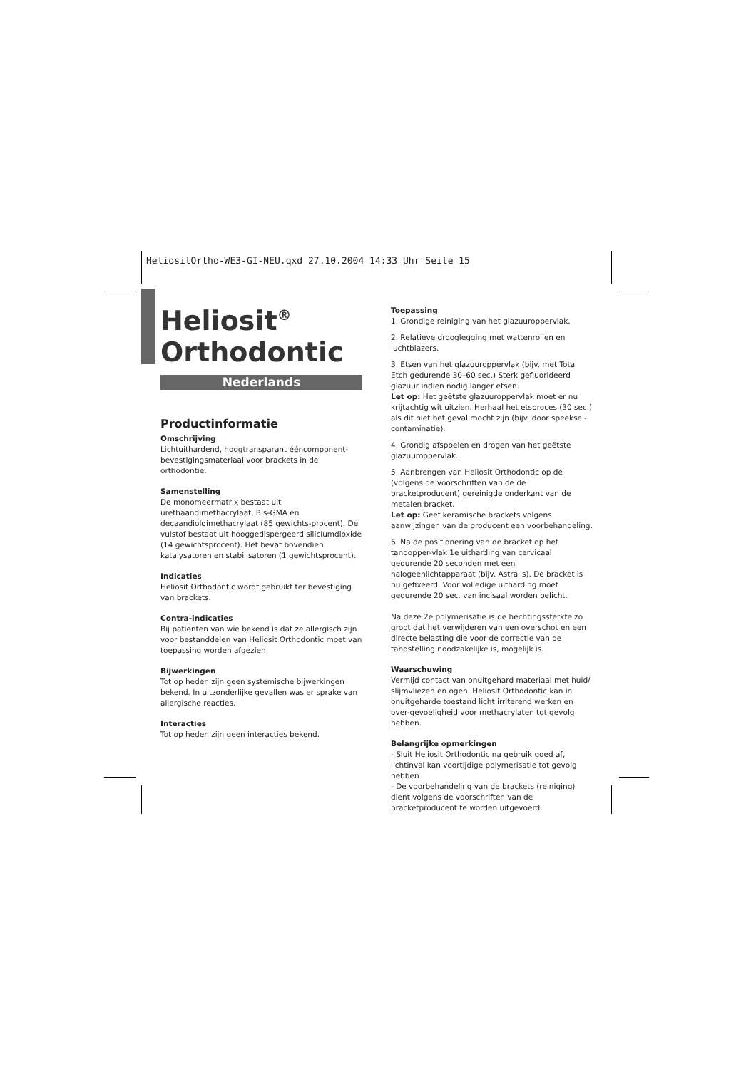HeliositOrtho-WE3-GI-NEU.qxd 27.10.2004 14:33 Uhr Seite 15
Heliosit<sup>®</sup>
Orthodontic
Nederlands
Productinformatie
Omschrijving
Lichtuithardend, hoogtransparant ééncomponent-bevestigingsmateriaal voor brackets in de orthodontie.
Samenstelling
De monomeermatrix bestaat uit urethaandimethacrylaat, Bis-GMA en decaandioldimethacrylaat (85 gewichts-procent). De vulstof bestaat uit hooggedispergeerd siliciumdioxide (14 gewichtsprocent). Het bevat bovendien katalysatoren en stabilisatoren (1 gewichtsprocent).
Indicaties
Heliosit Orthodontic wordt gebruikt ter bevestiging van brackets.
Contra-indicaties
Bij patiënten van wie bekend is dat ze allergisch zijn voor bestanddelen van Heliosit Orthodontic moet van toepassing worden afgezien.
Bijwerkingen
Tot op heden zijn geen systemische bijwerkingen bekend. In uitzonderlijke gevallen was er sprake van allergische reacties.
Interacties
Tot op heden zijn geen interacties bekend.
Toepassing
1. Grondige reiniging van het glazuuroppervlak.
2. Relatieve drooglegging met wattenrollen en luchtblazers.
3. Etsen van het glazuuroppervlak (bijv. met Total Etch gedurende 30–60 sec.) Sterk gefluorideerd glazuur indien nodig langer etsen.
Let op: Het geëtste glazuuroppervlak moet er nu krijtachtig wit uitzien. Herhaal het etsproces (30 sec.) als dit niet het geval mocht zijn (bijv. door speeksel-contaminatie).
4. Grondig afspoelen en drogen van het geëtste glazuuroppervlak.
5. Aanbrengen van Heliosit Orthodontic op de (volgens de voorschriften van de de bracketproducent) gereinigde onderkant van de metalen bracket.
Let op: Geef keramische brackets volgens aanwijzingen van de producent een voorbehandeling.
6. Na de positionering van de bracket op het tandopper-vlak 1e uitharding van cervicaal gedurende 20 seconden met een halogeenlichtapparaat (bijv. Astralis). De bracket is nu gefixeerd. Voor volledige uitharding moet gedurende 20 sec. van incisaal worden belicht.
Na deze 2e polymerisatie is de hechtingssterkte zo groot dat het verwijderen van een overschot en een directe belasting die voor de correctie van de tandstelling noodzakelijke is, mogelijk is.
Waarschuwing
Vermijd contact van onuitgehard materiaal met huid/ slijmvliezen en ogen. Heliosit Orthodontic kan in onuitgeharde toestand licht irriterend werken en over-gevoeligheid voor methacrylaten tot gevolg hebben.
Belangrijke opmerkingen
- Sluit Heliosit Orthodontic na gebruik goed af, lichtinval kan voortijdige polymerisatie tot gevolg hebben
- De voorbehandeling van de brackets (reiniging) dient volgens de voorschriften van de bracketproducent te worden uitgevoerd.